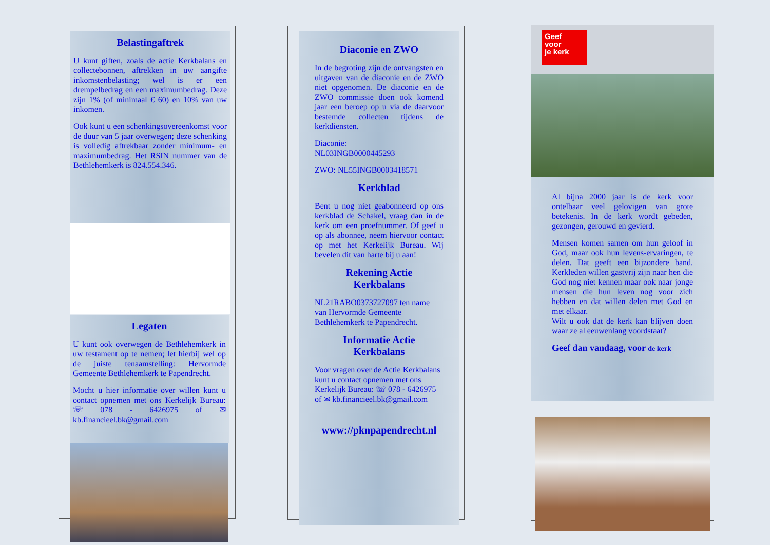Belastingaftrek
U kunt giften, zoals de actie Kerkbalans en collectebonnen, aftrekken in uw aangifte inkomstenbelasting; wel is er een drempelbedrag en een maximumbedrag. Deze zijn 1% (of minimaal € 60) en 10% van uw inkomen.
Ook kunt u een schenkingsovereenkomst voor de duur van 5 jaar overwegen; deze schenking is volledig aftrekbaar zonder minimum- en maximumbedrag. Het RSIN nummer van de Bethlehemkerk is 824.554.346.
Legaten
U kunt ook overwegen de Bethlehemkerk in uw testament op te nemen; let hierbij wel op de juiste tenaamstelling: Hervormde Gemeente Bethlehemkerk te Papendrecht.
Mocht u hier informatie over willen kunt u contact opnemen met ons Kerkelijk Bureau: ☏ 078 - 6426975 of ✉ kb.financieel.bk@gmail.com
Diaconie en ZWO
In de begroting zijn de ontvangsten en uitgaven van de diaconie en de ZWO niet opgenomen. De diaconie en de ZWO commissie doen ook komend jaar een beroep op u via de daarvoor bestemde collecten tijdens de kerkdiensten.
Diaconie:
NL03INGB0000445293
ZWO: NL55INGB0003418571
Kerkblad
Bent u nog niet geabonneerd op ons kerkblad de Schakel, vraag dan in de kerk om een proefnummer. Of geef u op als abonnee, neem hiervoor contact op met het Kerkelijk Bureau. Wij bevelen dit van harte bij u aan!
Rekening Actie
Kerkbalans
NL21RABO0373727097 ten name van Hervormde Gemeente Bethlehemkerk te Papendrecht.
Informatie Actie
Kerkbalans
Voor vragen over de Actie Kerkbalans kunt u contact opnemen met ons Kerkelijk Bureau: ☏ 078 - 6426975 of ✉ kb.financieel.bk@gmail.com
www://pknpapendrecht.nl
Geef
voor
je kerk
Al bijna 2000 jaar is de kerk voor ontelbaar veel gelovigen van grote betekenis. In de kerk wordt gebeden, gezongen, gerouwd en gevierd.
Mensen komen samen om hun geloof in God, maar ook hun levens-ervaringen, te delen. Dat geeft een bijzondere band. Kerkleden willen gastvrij zijn naar hen die God nog niet kennen maar ook naar jonge mensen die hun leven nog voor zich hebben en dat willen delen met God en met elkaar.
Wilt u ook dat de kerk kan blijven doen waar ze al eeuwenlang voordstaat?
Geef dan vandaag, voor de kerk